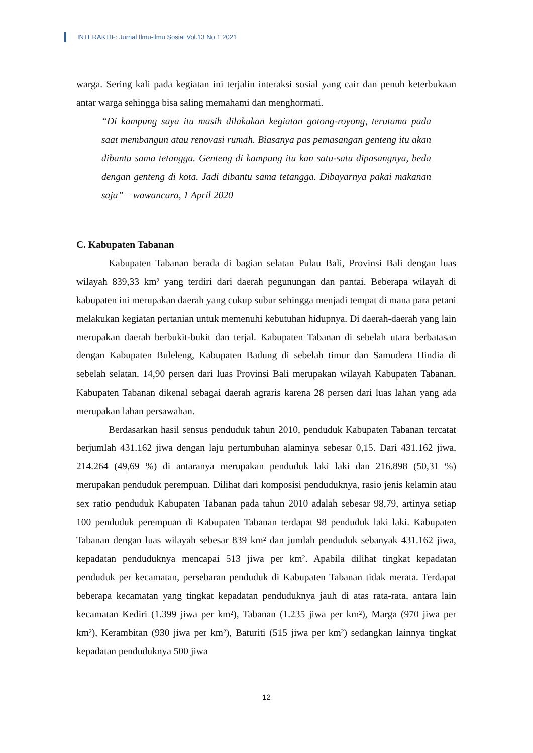INTERAKTIF: Jurnal Ilmu-ilmu Sosial Vol.13 No.1 2021
warga. Sering kali pada kegiatan ini terjalin interaksi sosial yang cair dan penuh keterbukaan antar warga sehingga bisa saling memahami dan menghormati.
“Di kampung saya itu masih dilakukan kegiatan gotong-royong, terutama pada saat membangun atau renovasi rumah. Biasanya pas pemasangan genteng itu akan dibantu sama tetangga. Genteng di kampung itu kan satu-satu dipasangnya, beda dengan genteng di kota. Jadi dibantu sama tetangga. Dibayarnya pakai makanan saja” – wawancara, 1 April 2020
C. Kabupaten Tabanan
Kabupaten Tabanan berada di bagian selatan Pulau Bali, Provinsi Bali dengan luas wilayah 839,33 km² yang terdiri dari daerah pegunungan dan pantai. Beberapa wilayah di kabupaten ini merupakan daerah yang cukup subur sehingga menjadi tempat di mana para petani melakukan kegiatan pertanian untuk memenuhi kebutuhan hidupnya. Di daerah-daerah yang lain merupakan daerah berbukit-bukit dan terjal. Kabupaten Tabanan di sebelah utara berbatasan dengan Kabupaten Buleleng, Kabupaten Badung di sebelah timur dan Samudera Hindia di sebelah selatan. 14,90 persen dari luas Provinsi Bali merupakan wilayah Kabupaten Tabanan. Kabupaten Tabanan dikenal sebagai daerah agraris karena 28 persen dari luas lahan yang ada merupakan lahan persawahan.
Berdasarkan hasil sensus penduduk tahun 2010, penduduk Kabupaten Tabanan tercatat berjumlah 431.162 jiwa dengan laju pertumbuhan alaminya sebesar 0,15. Dari 431.162 jiwa, 214.264 (49,69 %) di antaranya merupakan penduduk laki laki dan 216.898 (50,31 %) merupakan penduduk perempuan. Dilihat dari komposisi penduduknya, rasio jenis kelamin atau sex ratio penduduk Kabupaten Tabanan pada tahun 2010 adalah sebesar 98,79, artinya setiap 100 penduduk perempuan di Kabupaten Tabanan terdapat 98 penduduk laki laki. Kabupaten Tabanan dengan luas wilayah sebesar 839 km² dan jumlah penduduk sebanyak 431.162 jiwa, kepadatan penduduknya mencapai 513 jiwa per km². Apabila dilihat tingkat kepadatan penduduk per kecamatan, persebaran penduduk di Kabupaten Tabanan tidak merata. Terdapat beberapa kecamatan yang tingkat kepadatan penduduknya jauh di atas rata-rata, antara lain kecamatan Kediri (1.399 jiwa per km²), Tabanan (1.235 jiwa per km²), Marga (970 jiwa per km²), Kerambitan (930 jiwa per km²), Baturiti (515 jiwa per km²) sedangkan lainnya tingkat kepadatan penduduknya 500 jiwa
12